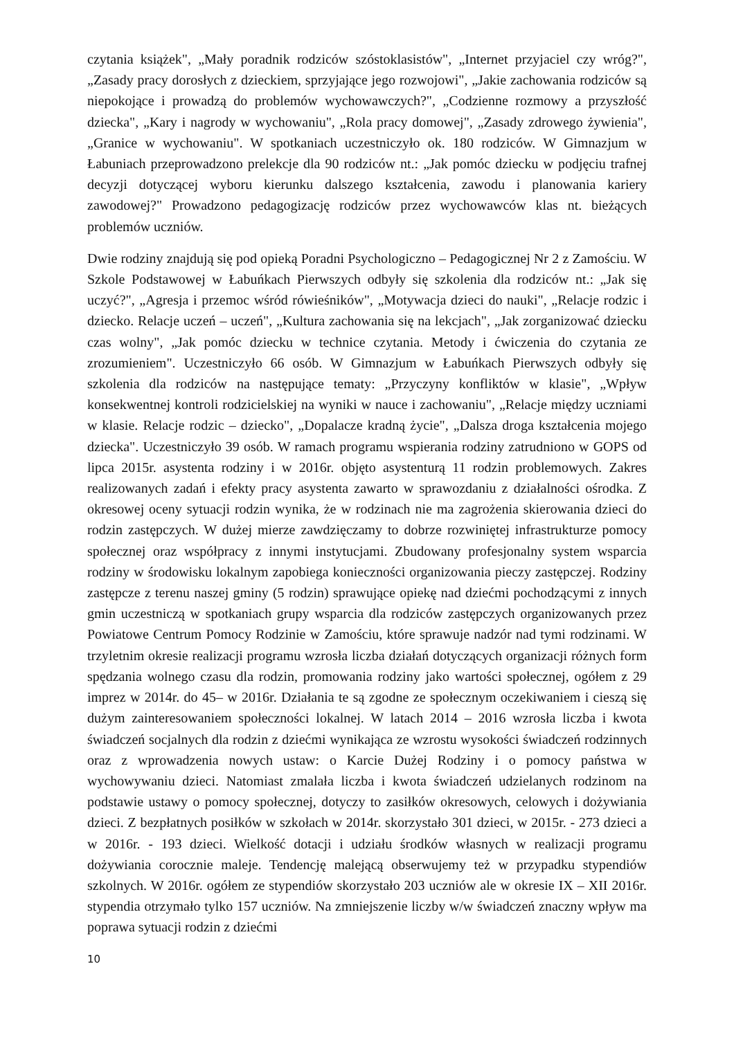czytania książek", „Mały poradnik rodziców szóstoklasistów", „Internet przyjaciel czy wróg?", „Zasady pracy dorosłych z dzieckiem, sprzyjające jego rozwojowi", „Jakie zachowania rodziców są niepokojące i prowadzą do problemów wychowawczych?", „Codzienne rozmowy a przyszłość dziecka", „Kary i nagrody w wychowaniu", „Rola pracy domowej", „Zasady zdrowego żywienia", „Granice w wychowaniu". W spotkaniach uczestniczyło ok. 180 rodziców. W Gimnazjum w Łabuniach przeprowadzono prelekcje dla 90 rodziców nt.: „Jak pomóc dziecku w podjęciu trafnej decyzji dotyczącej wyboru kierunku dalszego kształcenia, zawodu i planowania kariery zawodowej?" Prowadzono pedagogizację rodziców przez wychowawców klas nt. bieżących problemów uczniów.
Dwie rodziny znajdują się pod opieką Poradni Psychologiczno – Pedagogicznej Nr 2 z Zamościu. W Szkole Podstawowej w Łabuńkach Pierwszych odbyły się szkolenia dla rodziców nt.: „Jak się uczyć?", „Agresja i przemoc wśród rówieśników", „Motywacja dzieci do nauki", „Relacje rodzic i dziecko. Relacje uczeń – uczeń", „Kultura zachowania się na lekcjach", „Jak zorganizować dziecku czas wolny", „Jak pomóc dziecku w technice czytania. Metody i ćwiczenia do czytania ze zrozumieniem". Uczestniczyło 66 osób. W Gimnazjum w Łabuńkach Pierwszych odbyły się szkolenia dla rodziców na następujące tematy: „Przyczyny konfliktów w klasie", „Wpływ konsekwentnej kontroli rodzicielskiej na wyniki w nauce i zachowaniu", „Relacje między uczniami w klasie. Relacje rodzic – dziecko", „Dopalacze kradną życie", „Dalsza droga kształcenia mojego dziecka". Uczestniczyło 39 osób. W ramach programu wspierania rodziny zatrudniono w GOPS od lipca 2015r. asystenta rodziny i w 2016r. objęto asystenturą 11 rodzin problemowych. Zakres realizowanych zadań i efekty pracy asystenta zawarto w sprawozdaniu z działalności ośrodka. Z okresowej oceny sytuacji rodzin wynika, że w rodzinach nie ma zagrożenia skierowania dzieci do rodzin zastępczych. W dużej mierze zawdzięczamy to dobrze rozwiniętej infrastrukturze pomocy społecznej oraz współpracy z innymi instytucjami. Zbudowany profesjonalny system wsparcia rodziny w środowisku lokalnym zapobiega konieczności organizowania pieczy zastępczej. Rodziny zastępcze z terenu naszej gminy (5 rodzin) sprawujące opiekę nad dziećmi pochodzącymi z innych gmin uczestniczą w spotkaniach grupy wsparcia dla rodziców zastępczych organizowanych przez Powiatowe Centrum Pomocy Rodzinie w Zamościu, które sprawuje nadzór nad tymi rodzinami. W trzyletnim okresie realizacji programu wzrosła liczba działań dotyczących organizacji różnych form spędzania wolnego czasu dla rodzin, promowania rodziny jako wartości społecznej, ogółem z 29 imprez w 2014r. do 45– w 2016r. Działania te są zgodne ze społecznym oczekiwaniem i cieszą się dużym zainteresowaniem społeczności lokalnej. W latach 2014 – 2016 wzrosła liczba i kwota świadczeń socjalnych dla rodzin z dziećmi wynikająca ze wzrostu wysokości świadczeń rodzinnych oraz z wprowadzenia nowych ustaw: o Karcie Dużej Rodziny i o pomocy państwa w wychowywaniu dzieci. Natomiast zmalała liczba i kwota świadczeń udzielanych rodzinom na podstawie ustawy o pomocy społecznej, dotyczy to zasiłków okresowych, celowych i dożywiania dzieci. Z bezpłatnych posiłków w szkołach w 2014r. skorzystało 301 dzieci, w 2015r. - 273 dzieci a w 2016r. - 193 dzieci. Wielkość dotacji i udziału środków własnych w realizacji programu dożywiania corocznie maleje. Tendencję malejącą obserwujemy też w przypadku stypendiów szkolnych. W 2016r. ogółem ze stypendiów skorzystało 203 uczniów ale w okresie IX – XII 2016r. stypendia otrzymało tylko 157 uczniów. Na zmniejszenie liczby w/w świadczeń znaczny wpływ ma poprawa sytuacji rodzin z dziećmi
10